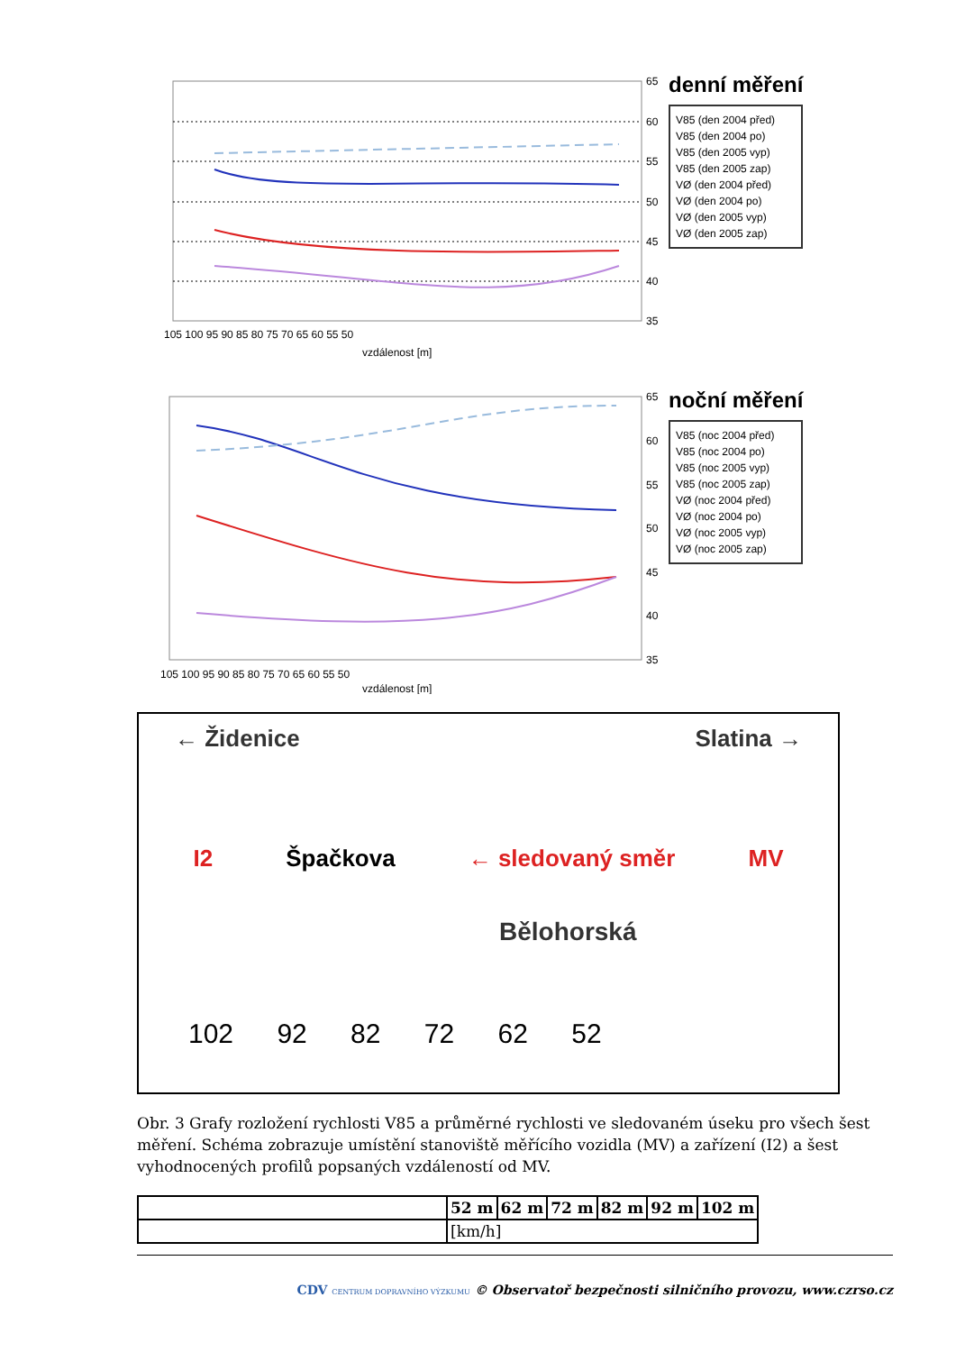65
60
55
50
45
40
35
105 100 95 90 85 80 75 70 65 60 55 50
vzdálenost [m]
denní měření
V85 (den 2004 před)
V85 (den 2004 po)
V85 (den 2005 vyp)
V85 (den 2005 zap)
VØ (den 2004 před)
VØ (den 2004 po)
VØ (den 2005 vyp)
VØ (den 2005 zap)
65
60
55
50
45
40
35
105 100 95 90 85 80 75 70 65 60 55 50
vzdálenost [m]
noční měření
V85 (noc 2004 před)
V85 (noc 2004 po)
V85 (noc 2005 vyp)
V85 (noc 2005 zap)
VØ (noc 2004 před)
VØ (noc 2004 po)
VØ (noc 2005 vyp)
VØ (noc 2005 zap)
← Židenice Slatina →
I2 Špačkova ← sledovaný směr MV
Bělohorská
102 92 82 72 62 52
Obr. 3 Grafy rozložení rychlosti V85 a průměrné rychlosti ve sledovaném úseku pro všech šest měření. Schéma zobrazuje umístění stanoviště měřícího vozidla (MV) a zařízení (I2) a šest vyhodnocených profilů popsaných vzdáleností od MV.
| | 52 m | 62 m | 72 m | 82 m | 92 m | 102 m |
| --- | --- | --- | --- | --- | --- | --- |
| | [km/h] | | | | | |
CDV CENTRUM DOPRAVNÍHO VÝZKUMU © Observatoř bezpečnosti silničního provozu, www.czrso.cz